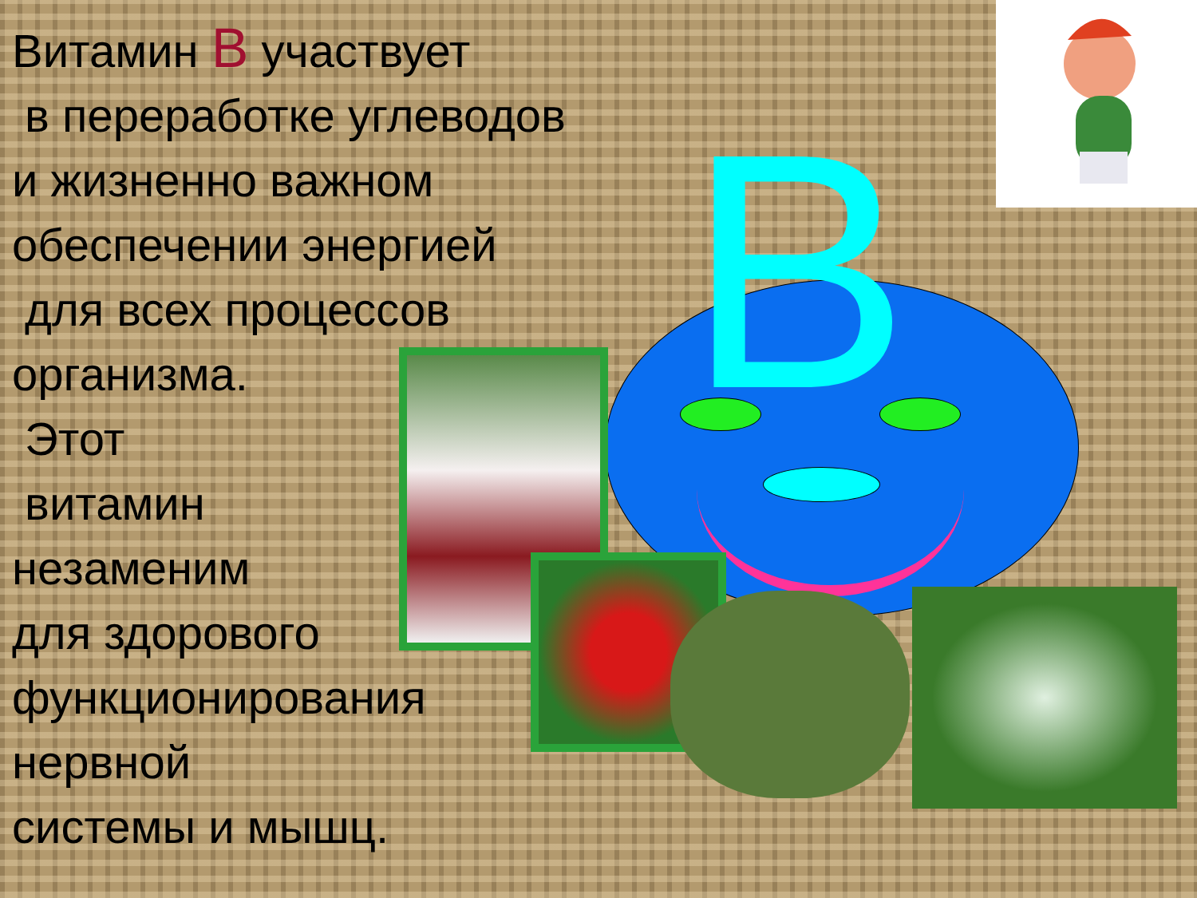Витамин B участвует
в переработке углеводов
и жизненно важном
обеспечении энергией
для всех процессов
организма.
Этот
витамин
незаменим
для здорового
функционирования
нервной
системы и мышц.
B